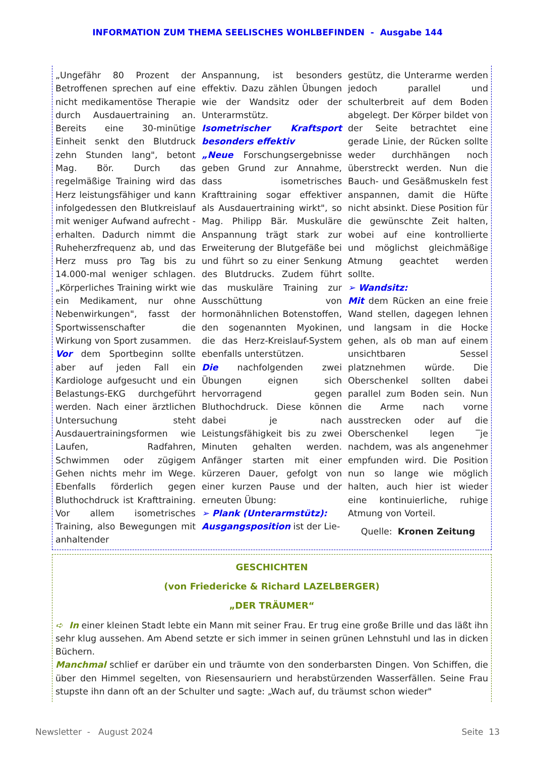INFORMATION ZUM THEMA SEELISCHES WOHLBEFINDEN - Ausgabe 144
„Ungefähr 80 Prozent der Betroffenen sprechen auf eine nicht medikamentöse Therapie durch Ausdauertraining an. Bereits eine 30-minütige Einheit senkt den Blutdruck zehn Stunden lang", betont Mag. Bör. Durch das regelmäßige Training wird das Herz leistungsfähiger und kann infolgedessen den Blutkreislauf mit weniger Aufwand aufrecht -erhalten. Dadurch nimmt die Ruheherzfrequenz ab, und das Herz muss pro Tag bis zu 14.000-mal weniger schlagen. „Körperliches Training wirkt wie ein Medikament, nur ohne Nebenwirkungen", fasst der Sportwissenschafter die Wirkung von Sport zusammen.
Vor dem Sportbeginn sollte aber auf jeden Fall ein Kardiologe aufgesucht und ein Belastungs-EKG durchgeführt werden. Nach einer ärztlichen Untersuchung steht Ausdauertrainingsformen wie Laufen, Radfahren, Schwimmen oder zügigem Gehen nichts mehr im Wege. Ebenfalls förderlich gegen Bluthochdruck ist Krafttraining. Vor allem isometrisches Training, also Bewegungen mit anhaltender
Anspannung, ist besonders effektiv. Dazu zählen Übungen wie der Wandsitz oder der Unterarmstütz.
Isometrischer Kraftsport besonders effektiv
„Neue Forschungsergebnisse geben Grund zur Annahme, dass isometrisches Krafttraining sogar effektiver als Ausdauertraining wirkt", so Mag. Philipp Bär. Muskuläre Anspannung trägt stark zur Erweiterung der Blutgefäße bei und führt so zu einer Senkung des Blutdrucks. Zudem führt das muskuläre Training zur Ausschüttung von hormonähnlichen Botenstoffen, den sogenannten Myokinen, die das Herz-Kreislauf-System ebenfalls unterstützen.
Die nachfolgenden zwei Übungen eignen sich hervorragend gegen Bluthochdruck. Diese können dabei je nach Leistungsfähigkeit bis zu zwei Minuten gehalten werden. Anfänger starten mit einer kürzeren Dauer, gefolgt von einer kurzen Pause und der erneuten Übung:
➢ Plank (Unterarmstütz):
Ausgangsposition ist der Lie-
gestütz, die Unterarme werden jedoch parallel und schulterbreit auf dem Boden abgelegt. Der Körper bildet von der Seite betrachtet eine gerade Linie, der Rücken sollte weder durchhängen noch überstreckt werden. Nun die Bauch- und Gesäßmuskeln fest anspannen, damit die Hüfte nicht absinkt. Diese Position für die gewünschte Zeit halten, wobei auf eine kontrollierte und möglichst gleichmäßige Atmung geachtet werden sollte.
➢ Wandsitz:
Mit dem Rücken an eine freie Wand stellen, dagegen lehnen und langsam in die Hocke gehen, als ob man auf einem unsichtbaren Sessel platznehmen würde. Die Oberschenkel sollten dabei parallel zum Boden sein. Nun die Arme nach vorne ausstrecken oder auf die Oberschenkel legen ‾je nachdem, was als angenehmer empfunden wird. Die Position nun so lange wie möglich halten, auch hier ist wieder eine kontinuierliche, ruhige Atmung von Vorteil.
Quelle: Kronen Zeitung
GESCHICHTEN
(von Friedericke & Richard LAZELBERGER)
„DER TRÄUMER“
➪ In einer kleinen Stadt lebte ein Mann mit seiner Frau. Er trug eine große Brille und das läßt ihn sehr klug aussehen. Am Abend setzte er sich immer in seinen grünen Lehnstuhl und las in dicken Büchern.
Manchmal schlief er darüber ein und träumte von den sonderbarsten Dingen. Von Schiffen, die über den Himmel segelten, von Riesensauriern und herabstürzenden Wasserfällen. Seine Frau stupste ihn dann oft an der Schulter und sagte: „Wach auf, du träumst schon wieder"
Newsletter - August 2024 Seite 13